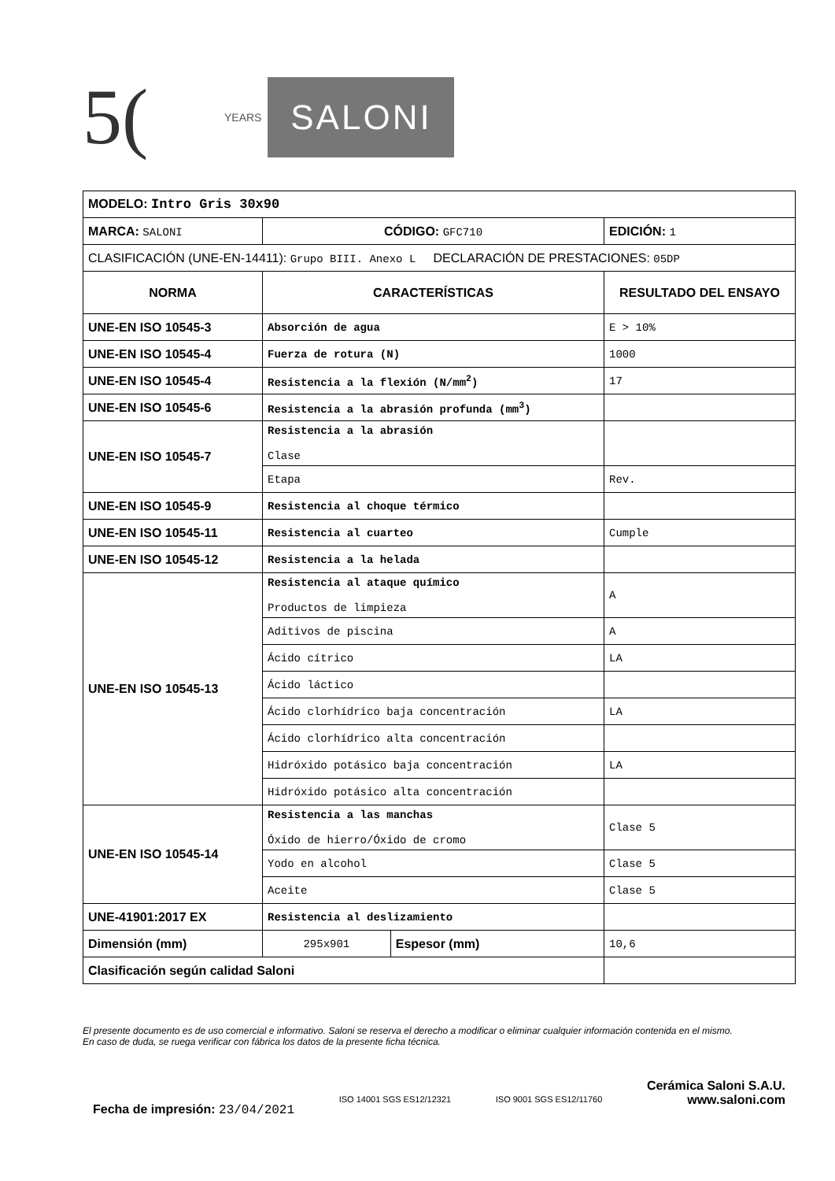5(
YEARS
SALONI
| MODELO: Intro Gris 30x90 | | | |
| MARCA: SALONI | CÓDIGO: GFC710 | | EDICIÓN: 1 |
| CLASIFICACIÓN (UNE-EN-14411): Grupo BIII. Anexo L DECLARACIÓN DE PRESTACIONES: 05DP | | | |
| NORMA | CARACTERÍSTICAS | | RESULTADO DEL ENSAYO |
| UNE-EN ISO 10545-3 | Absorción de agua | | E > 10% |
| UNE-EN ISO 10545-4 | Fuerza de rotura (N) | | 1000 |
| UNE-EN ISO 10545-4 | Resistencia a la flexión (N/mm<sup>2</sup>) | | 17 |
| UNE-EN ISO 10545-6 | Resistencia a la abrasión profunda (mm<sup>3</sup>) | | |
| UNE-EN ISO 10545-7 | Resistencia a la abrasión Clase | | |
| | Etapa | | Rev. |
| UNE-EN ISO 10545-9 | Resistencia al choque térmico | | |
| UNE-EN ISO 10545-11 | Resistencia al cuarteo | | Cumple |
| UNE-EN ISO 10545-12 | Resistencia a la helada | | |
| UNE-EN ISO 10545-13 | Resistencia al ataque químico Productos de limpieza | | A |
| | Aditivos de piscina | | A |
| | Ácido cítrico | | LA |
| | Ácido láctico | | |
| | Ácido clorhídrico baja concentración | | LA |
| | Ácido clorhídrico alta concentración | | |
| | Hidróxido potásico baja concentración | | LA |
| | Hidróxido potásico alta concentración | | |
| UNE-EN ISO 10545-14 | Resistencia a las manchas Óxido de hierro/Óxido de cromo | | Clase 5 |
| | Yodo en alcohol | | Clase 5 |
| | Aceite | | Clase 5 |
| UNE-41901:2017 EX | Resistencia al deslizamiento | | |
| Dimensión (mm) | 295x901 | Espesor (mm) | 10,6 |
| Clasificación según calidad Saloni | | | |
El presente documento es de uso comercial e informativo. Saloni se reserva el derecho a modificar o eliminar cualquier información contenida en el mismo.
En caso de duda, se ruega verificar con fábrica los datos de la presente ficha técnica.
Fecha de impresión: 23/04/2021
ISO 14001 SGS ES12/12321 ISO 9001 SGS ES12/11760
Cerámica Saloni S.A.U.
www.saloni.com